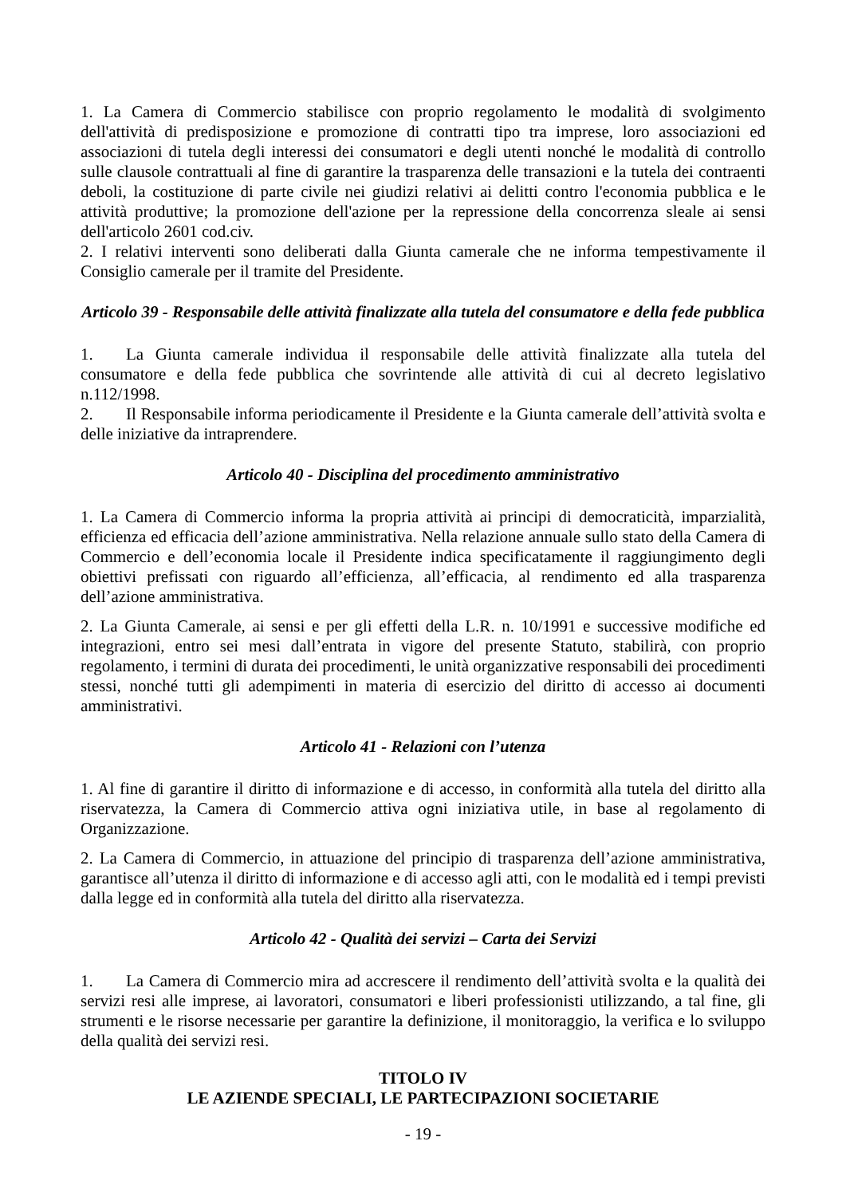1. La Camera di Commercio stabilisce con proprio regolamento le modalità di svolgimento dell'attività di predisposizione e promozione di contratti tipo tra imprese, loro associazioni ed associazioni di tutela degli interessi dei consumatori e degli utenti nonché le modalità di controllo sulle clausole contrattuali al fine di garantire la trasparenza delle transazioni e la tutela dei contraenti deboli, la costituzione di parte civile nei giudizi relativi ai delitti contro l'economia pubblica e le attività produttive; la promozione dell'azione per la repressione della concorrenza sleale ai sensi dell'articolo 2601 cod.civ.
2. I relativi interventi sono deliberati dalla Giunta camerale che ne informa tempestivamente il Consiglio camerale per il tramite del Presidente.
Articolo 39 - Responsabile delle attività finalizzate alla tutela del consumatore e della fede pubblica
1. La Giunta camerale individua il responsabile delle attività finalizzate alla tutela del consumatore e della fede pubblica che sovrintende alle attività di cui al decreto legislativo n.112/1998.
2. Il Responsabile informa periodicamente il Presidente e la Giunta camerale dell’attività svolta e delle iniziative da intraprendere.
Articolo 40 - Disciplina del procedimento amministrativo
1. La Camera di Commercio informa la propria attività ai principi di democraticità, imparzialità, efficienza ed efficacia dell’azione amministrativa. Nella relazione annuale sullo stato della Camera di Commercio e dell’economia locale il Presidente indica specificatamente il raggiungimento degli obiettivi prefissati con riguardo all’efficienza, all’efficacia, al rendimento ed alla trasparenza dell’azione amministrativa.
2. La Giunta Camerale, ai sensi e per gli effetti della L.R. n. 10/1991 e successive modifiche ed integrazioni, entro sei mesi dall’entrata in vigore del presente Statuto, stabilirà, con proprio regolamento, i termini di durata dei procedimenti, le unità organizzative responsabili dei procedimenti stessi, nonché tutti gli adempimenti in materia di esercizio del diritto di accesso ai documenti amministrativi.
Articolo 41 - Relazioni con l’utenza
1. Al fine di garantire il diritto di informazione e di accesso, in conformità alla tutela del diritto alla riservatezza, la Camera di Commercio attiva ogni iniziativa utile, in base al regolamento di Organizzazione.
2. La Camera di Commercio, in attuazione del principio di trasparenza dell’azione amministrativa, garantisce all’utenza il diritto di informazione e di accesso agli atti, con le modalità ed i tempi previsti dalla legge ed in conformità alla tutela del diritto alla riservatezza.
Articolo 42 - Qualità dei servizi – Carta dei Servizi
1. La Camera di Commercio mira ad accrescere il rendimento dell’attività svolta e la qualità dei servizi resi alle imprese, ai lavoratori, consumatori e liberi professionisti utilizzando, a tal fine, gli strumenti e le risorse necessarie per garantire la definizione, il monitoraggio, la verifica e lo sviluppo della qualità dei servizi resi.
TITOLO IV
LE AZIENDE SPECIALI, LE PARTECIPAZIONI SOCIETARIE
- 19 -